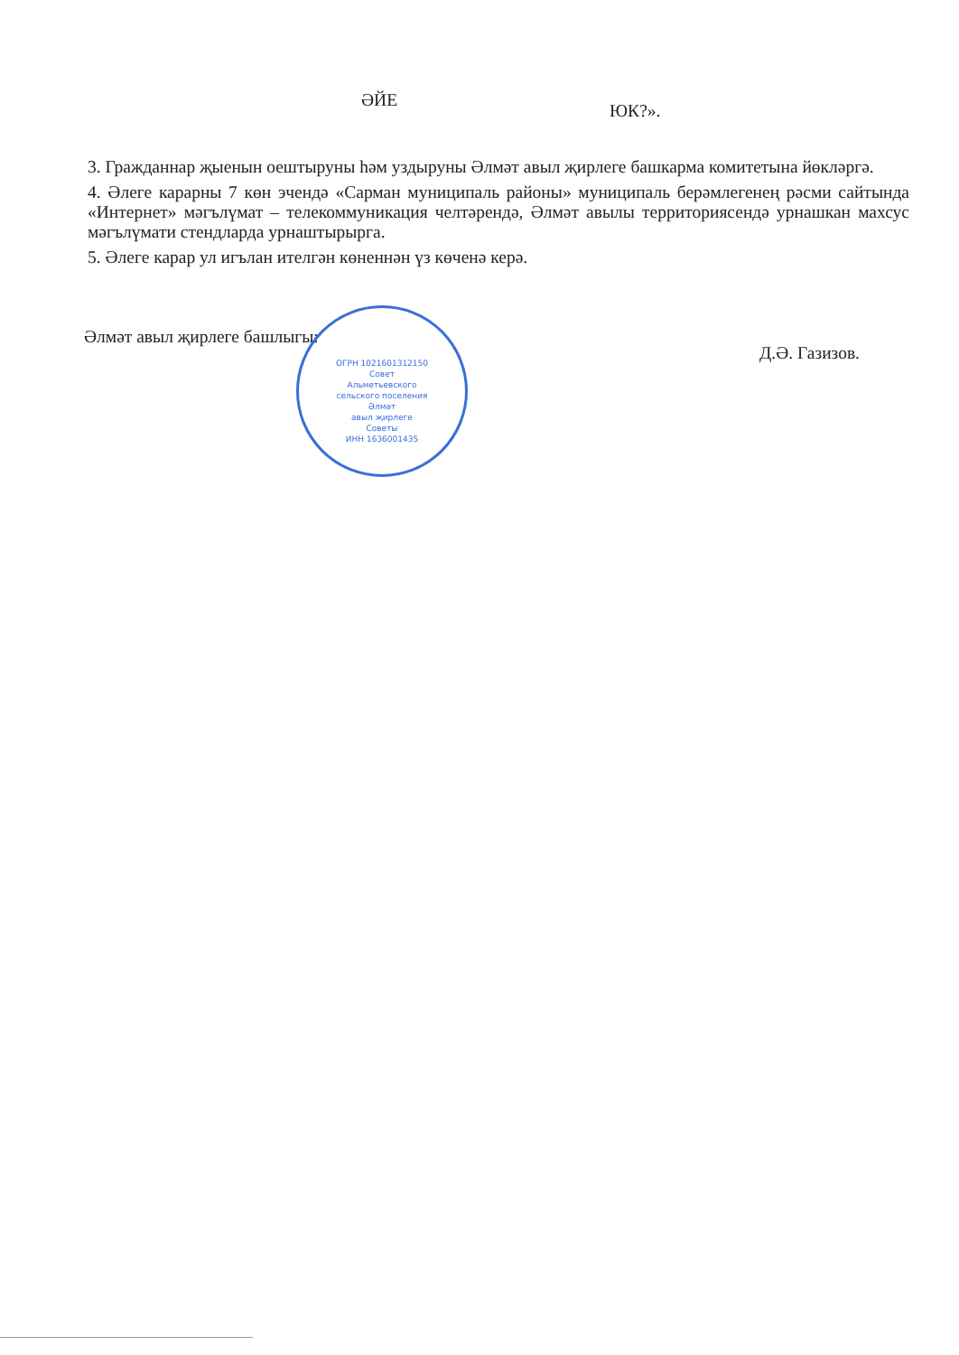ӘЙЕ ЮК?».
3. Гражданнар җыенын оештыруны һәм уздыруны Әлмәт авыл җирлеге башкарма комитетына йөкләргә.
4. Әлеге карарны 7 көн эчендә «Сарман муниципаль районы» муниципаль берәмлегенең рәсми сайтында «Интернет» мәгълүмат – телекоммуникация челтәрендә, Әлмәт авылы территориясендә урнашкан махсус мәгълүмати стендларда урнаштырырга.
5. Әлеге карар ул игълан ителгән көненнән үз көченә керә.
Әлмәт авыл җирлеге башлыгы: Д.Ә. Газизов.
ОГРН 1021601312150
Совет
Альметьевского
сельского поселения
Әлмәт
авыл җирлеге
Советы
ИНН 1636001435